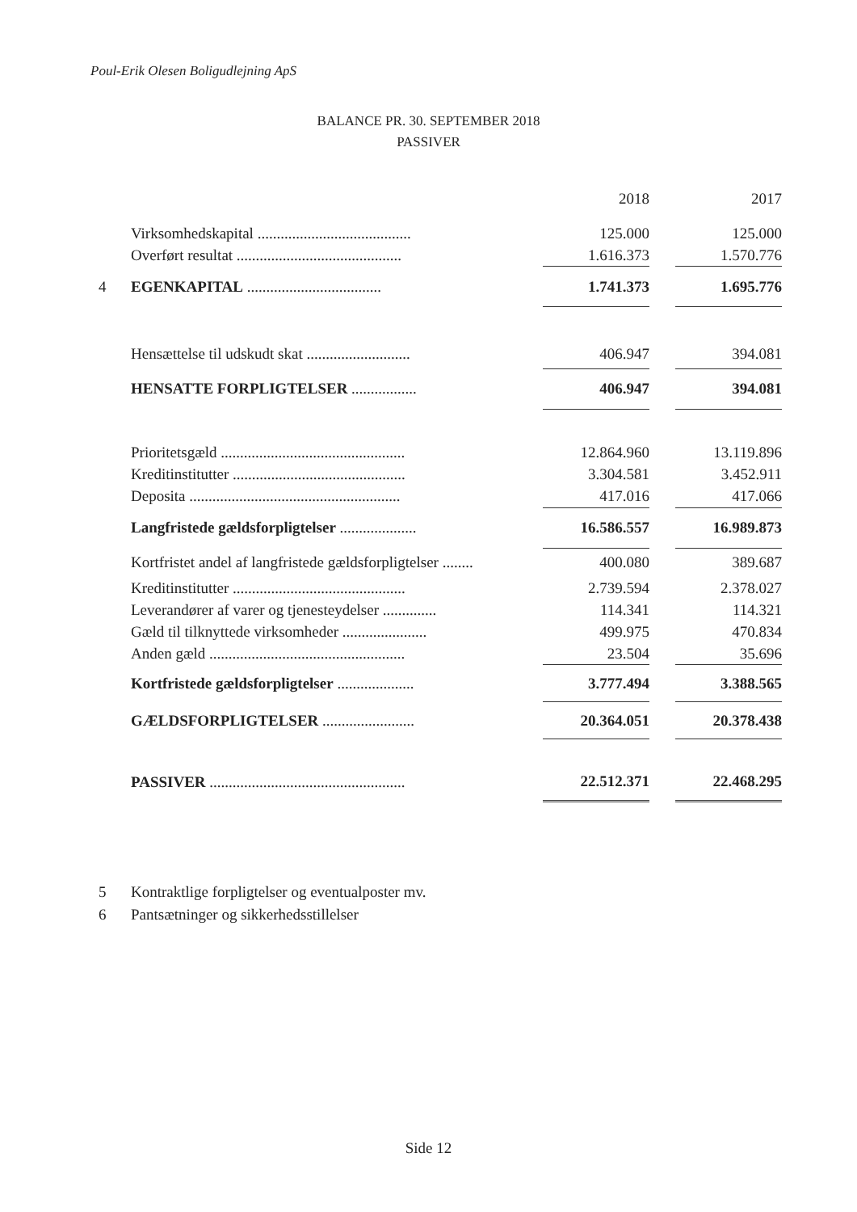Poul-Erik Olesen Boligudlejning ApS
BALANCE PR. 30. SEPTEMBER 2018
PASSIVER
| | | | 2018 | | 2017 |
| --- | --- | --- | --- | --- | --- |
| | Virksomhedskapital ........................................ | | 125.000 | | 125.000 |
| | Overført resultat ........................................... | | 1.616.373 | | 1.570.776 |
| 4 | EGENKAPITAL ................................... | | 1.741.373 | | 1.695.776 |
| | Hensættelse til udskudt skat ........................... | | 406.947 | | 394.081 |
| | HENSATTE FORPLIGTELSER ................. | | 406.947 | | 394.081 |
| | Prioritetsgæld ................................................ | | 12.864.960 | | 13.119.896 |
| | Kreditinstitutter ............................................. | | 3.304.581 | | 3.452.911 |
| | Deposita ....................................................... | | 417.016 | | 417.066 |
| | Langfristede gældsforpligtelser .................... | | 16.586.557 | | 16.989.873 |
| | Kortfristet andel af langfristede gældsforpligtelser ........ | | 400.080 | | 389.687 |
| | Kreditinstitutter ............................................. | | 2.739.594 | | 2.378.027 |
| | Leverandører af varer og tjenesteydelser .............. | | 114.341 | | 114.321 |
| | Gæld til tilknyttede virksomheder ...................... | | 499.975 | | 470.834 |
| | Anden gæld ................................................... | | 23.504 | | 35.696 |
| | Kortfristede gældsforpligtelser .................... | | 3.777.494 | | 3.388.565 |
| | GÆLDSFORPLIGTELSER ........................ | | 20.364.051 | | 20.378.438 |
| | PASSIVER ................................................... | | 22.512.371 | | 22.468.295 |
5 Kontraktlige forpligtelser og eventualposter mv.
6 Pantsætninger og sikkerhedsstillelser
Side 12